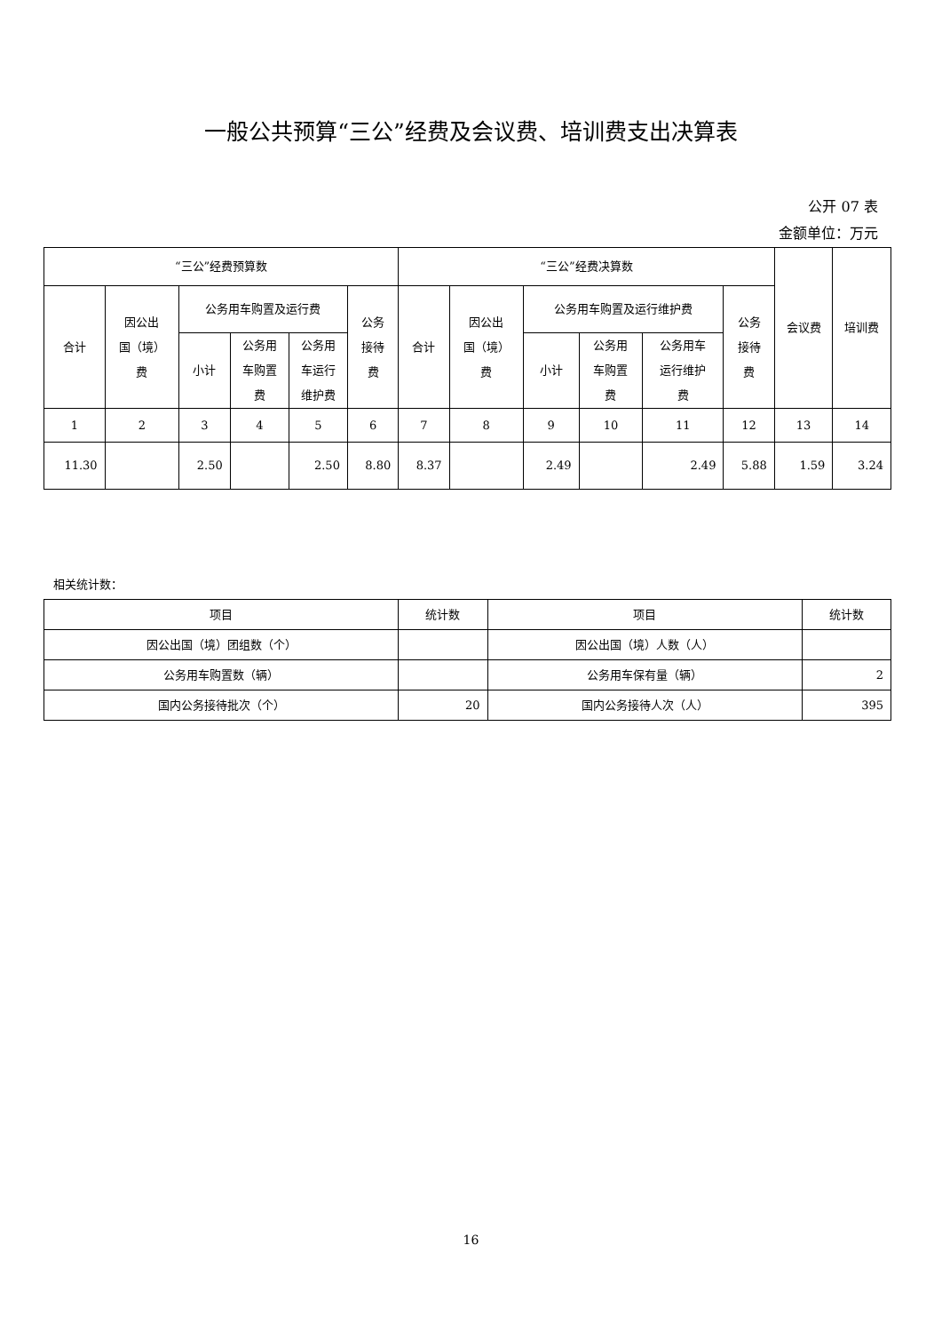一般公共预算“三公”经费及会议费、培训费支出决算表
公开 07 表
金额单位：万元
| “三公”经费预算数 | | | | | | “三公”经费决算数 | | | | | | 会议费 | 培训费 |
| --- | --- | --- | --- | --- | --- | --- | --- | --- | --- | --- | --- | --- | --- |
| 合计 | 因公出 国（境） 费 | 公务用车购置及运行费 | | | 公务 接待 费 | 合计 | 因公出 国（境） 费 | 公务用车购置及运行维护费 | | | 公务 接待 费 | | |
| | | 小计 | 公务用 车购置 费 | 公务用 车运行 维护费 | | | | 小计 | 公务用 车购置 费 | 公务用车 运行维护 费 | | | |
| 1 | 2 | 3 | 4 | 5 | 6 | 7 | 8 | 9 | 10 | 11 | 12 | 13 | 14 |
| 11.30 | | 2.50 | | 2.50 | 8.80 | 8.37 | | 2.49 | | 2.49 | 5.88 | 1.59 | 3.24 |
相关统计数：
| 项目 | 统计数 | 项目 | 统计数 |
| --- | --- | --- | --- |
| 因公出国（境）团组数（个） | | 因公出国（境）人数（人） | |
| 公务用车购置数（辆） | | 公务用车保有量（辆） | 2 |
| 国内公务接待批次（个） | 20 | 国内公务接待人次（人） | 395 |
16